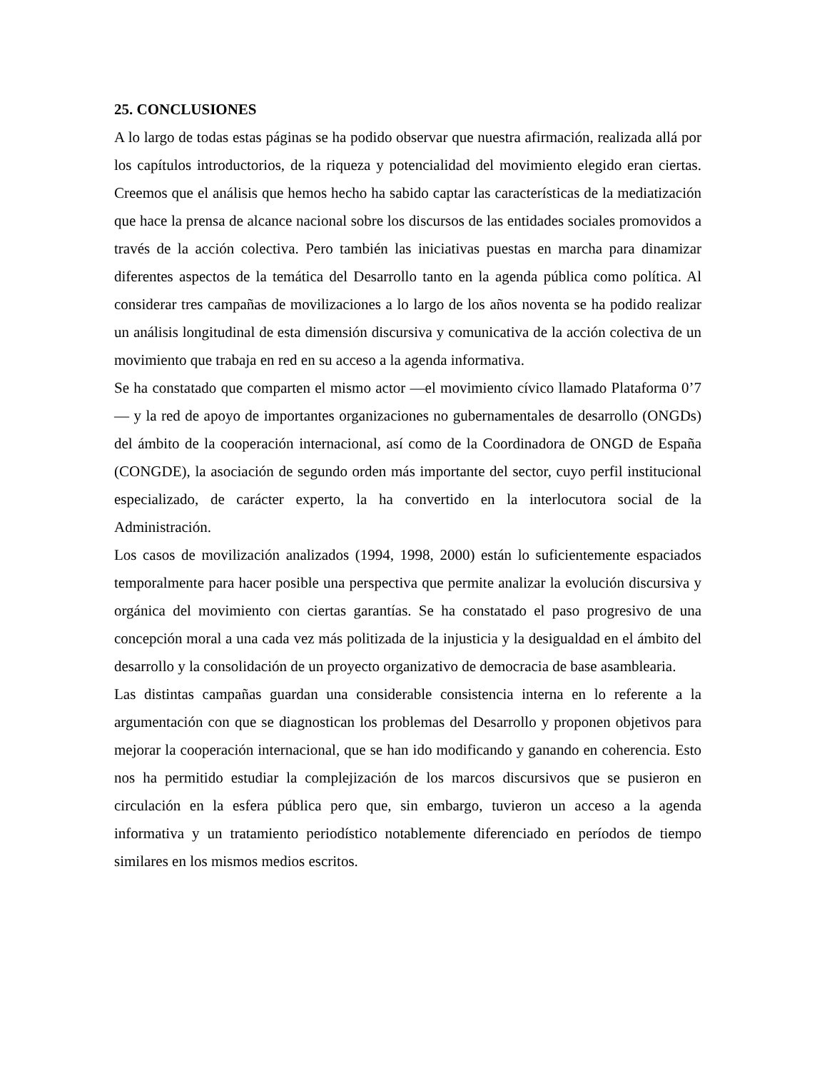25. CONCLUSIONES
A lo largo de todas estas páginas se ha podido observar que nuestra afirmación, realizada allá por los capítulos introductorios, de la riqueza y potencialidad del movimiento elegido eran ciertas. Creemos que el análisis que hemos hecho ha sabido captar las características de la mediatización que hace la prensa de alcance nacional sobre los discursos de las entidades sociales promovidos a través de la acción colectiva. Pero también las iniciativas puestas en marcha para dinamizar diferentes aspectos de la temática del Desarrollo tanto en la agenda pública como política. Al considerar tres campañas de movilizaciones a lo largo de los años noventa se ha podido realizar un análisis longitudinal de esta dimensión discursiva y comunicativa de la acción colectiva de un movimiento que trabaja en red en su acceso a la agenda informativa.
Se ha constatado que comparten el mismo actor —el movimiento cívico llamado Plataforma 0’7— y la red de apoyo de importantes organizaciones no gubernamentales de desarrollo (ONGDs) del ámbito de la cooperación internacional, así como de la Coordinadora de ONGD de España (CONGDE), la asociación de segundo orden más importante del sector, cuyo perfil institucional especializado, de carácter experto, la ha convertido en la interlocutora social de la Administración.
Los casos de movilización analizados (1994, 1998, 2000) están lo suficientemente espaciados temporalmente para hacer posible una perspectiva que permite analizar la evolución discursiva y orgánica del movimiento con ciertas garantías. Se ha constatado el paso progresivo de una concepción moral a una cada vez más politizada de la injusticia y la desigualdad en el ámbito del desarrollo y la consolidación de un proyecto organizativo de democracia de base asamblearia.
Las distintas campañas guardan una considerable consistencia interna en lo referente a la argumentación con que se diagnostican los problemas del Desarrollo y proponen objetivos para mejorar la cooperación internacional, que se han ido modificando y ganando en coherencia. Esto nos ha permitido estudiar la complejización de los marcos discursivos que se pusieron en circulación en la esfera pública pero que, sin embargo, tuvieron un acceso a la agenda informativa y un tratamiento periodístico notablemente diferenciado en períodos de tiempo similares en los mismos medios escritos.